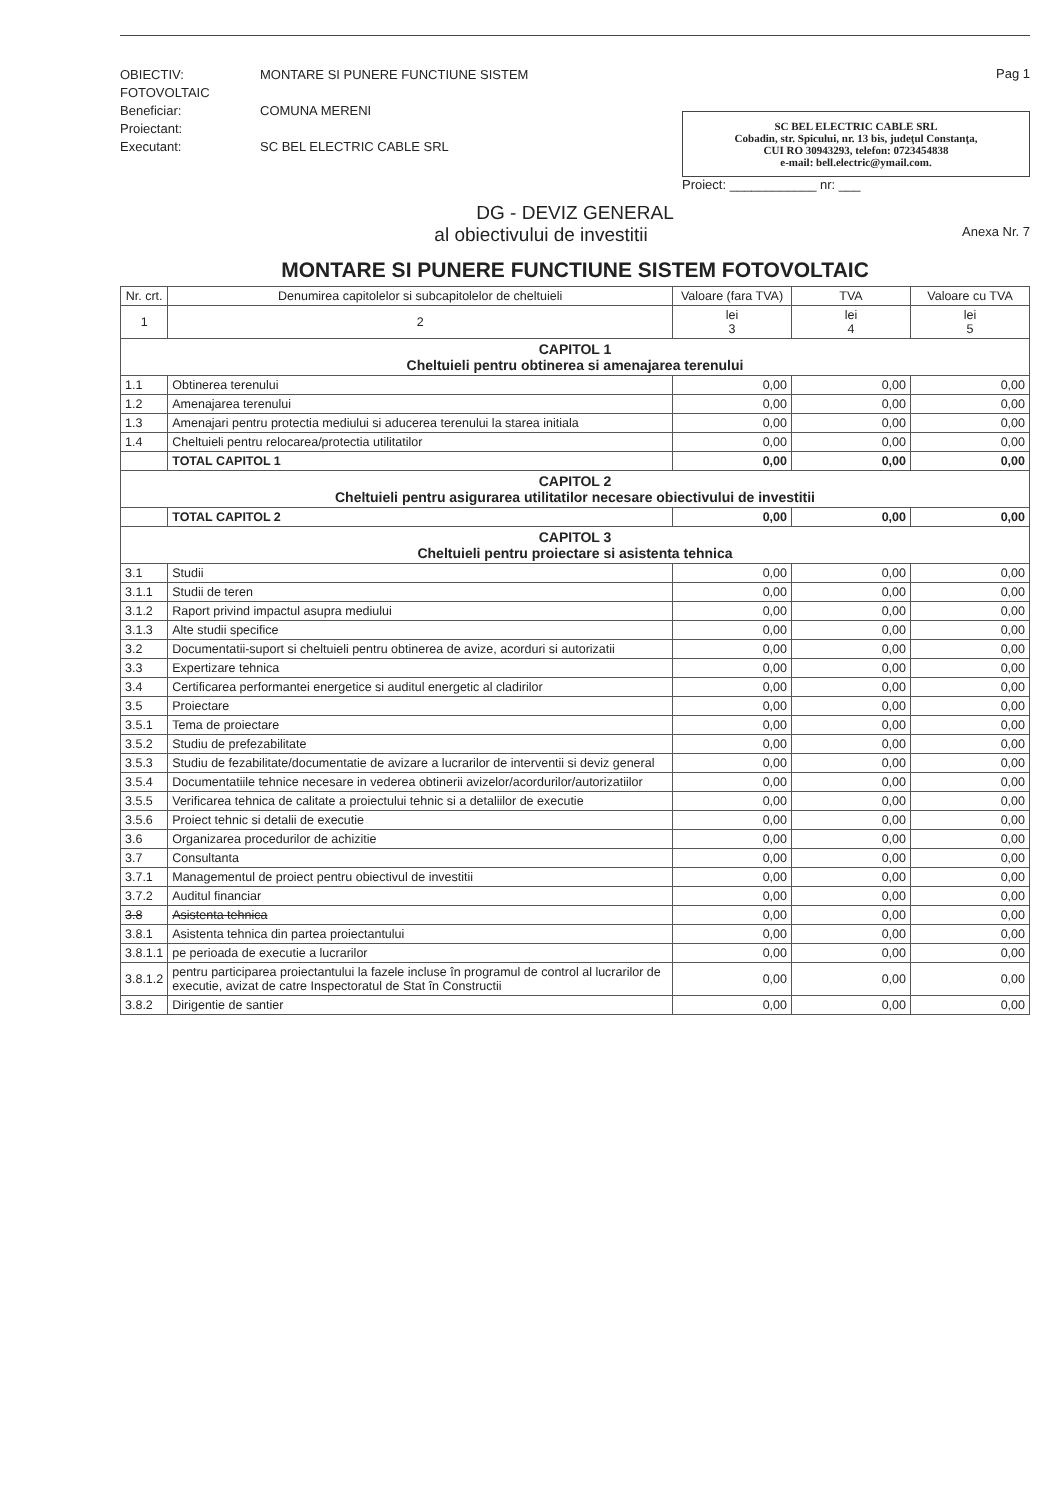OBIECTIV: MONTARE SI PUNERE FUNCTIUNE SISTEM FOTOVOLTAIC
Beneficiar: COMUNA MERENI
Proiectant:
Executant: SC BEL ELECTRIC CABLE SRL
Pag 1
SC BEL ELECTRIC CABLE SRL
Cobadin, str. Spicului, nr. 13 bis, judeţul Constanţa,
CUI RO 30943293, telefon: 0723454838
e-mail: bell.electric@ymail.com.
Proiect: ____________ nr: ___
DG - DEVIZ GENERAL
al obiectivului de investitii Anexa Nr. 7
MONTARE SI PUNERE FUNCTIUNE SISTEM FOTOVOLTAIC
| Nr. crt. | Denumirea capitolelor si subcapitolelor de cheltuieli | Valoare (fara TVA) | TVA | Valoare cu TVA |
| --- | --- | --- | --- | --- |
| 1 | 2 | lei 3 | lei 4 | lei 5 |
| CAPITOL 1 Cheltuieli pentru obtinerea si amenajarea terenului | | | | |
| 1.1 | Obtinerea terenului | 0,00 | 0,00 | 0,00 |
| 1.2 | Amenajarea terenului | 0,00 | 0,00 | 0,00 |
| 1.3 | Amenajari pentru protectia mediului si aducerea terenului la starea initiala | 0,00 | 0,00 | 0,00 |
| 1.4 | Cheltuieli pentru relocarea/protectia utilitatilor | 0,00 | 0,00 | 0,00 |
| | TOTAL CAPITOL 1 | 0,00 | 0,00 | 0,00 |
| CAPITOL 2 Cheltuieli pentru asigurarea utilitatilor necesare obiectivului de investitii | | | | |
| | TOTAL CAPITOL 2 | 0,00 | 0,00 | 0,00 |
| CAPITOL 3 Cheltuieli pentru proiectare si asistenta tehnica | | | | |
| 3.1 | Studii | 0,00 | 0,00 | 0,00 |
| 3.1.1 | Studii de teren | 0,00 | 0,00 | 0,00 |
| 3.1.2 | Raport privind impactul asupra mediului | 0,00 | 0,00 | 0,00 |
| 3.1.3 | Alte studii specifice | 0,00 | 0,00 | 0,00 |
| 3.2 | Documentatii-suport si cheltuieli pentru obtinerea de avize, acorduri si autorizatii | 0,00 | 0,00 | 0,00 |
| 3.3 | Expertizare tehnica | 0,00 | 0,00 | 0,00 |
| 3.4 | Certificarea performantei energetice si auditul energetic al cladirilor | 0,00 | 0,00 | 0,00 |
| 3.5 | Proiectare | 0,00 | 0,00 | 0,00 |
| 3.5.1 | Tema de proiectare | 0,00 | 0,00 | 0,00 |
| 3.5.2 | Studiu de prefezabilitate | 0,00 | 0,00 | 0,00 |
| 3.5.3 | Studiu de fezabilitate/documentatie de avizare a lucrarilor de interventii si deviz general | 0,00 | 0,00 | 0,00 |
| 3.5.4 | Documentatiile tehnice necesare in vederea obtinerii avizelor/acordurilor/autorizatiilor | 0,00 | 0,00 | 0,00 |
| 3.5.5 | Verificarea tehnica de calitate a proiectului tehnic si a detaliilor de executie | 0,00 | 0,00 | 0,00 |
| 3.5.6 | Proiect tehnic si detalii de executie | 0,00 | 0,00 | 0,00 |
| 3.6 | Organizarea procedurilor de achizitie | 0,00 | 0,00 | 0,00 |
| 3.7 | Consultanta | 0,00 | 0,00 | 0,00 |
| 3.7.1 | Managementul de proiect pentru obiectivul de investitii | 0,00 | 0,00 | 0,00 |
| 3.7.2 | Auditul financiar | 0,00 | 0,00 | 0,00 |
| 3.8 | Asistenta tehnica | 0,00 | 0,00 | 0,00 |
| 3.8.1 | Asistenta tehnica din partea proiectantului | 0,00 | 0,00 | 0,00 |
| 3.8.1.1 | pe perioada de executie a lucrarilor | 0,00 | 0,00 | 0,00 |
| 3.8.1.2 | pentru participarea proiectantului la fazele incluse în programul de control al lucrarilor de executie, avizat de catre Inspectoratul de Stat în Constructii | 0,00 | 0,00 | 0,00 |
| 3.8.2 | Dirigentie de santier | 0,00 | 0,00 | 0,00 |